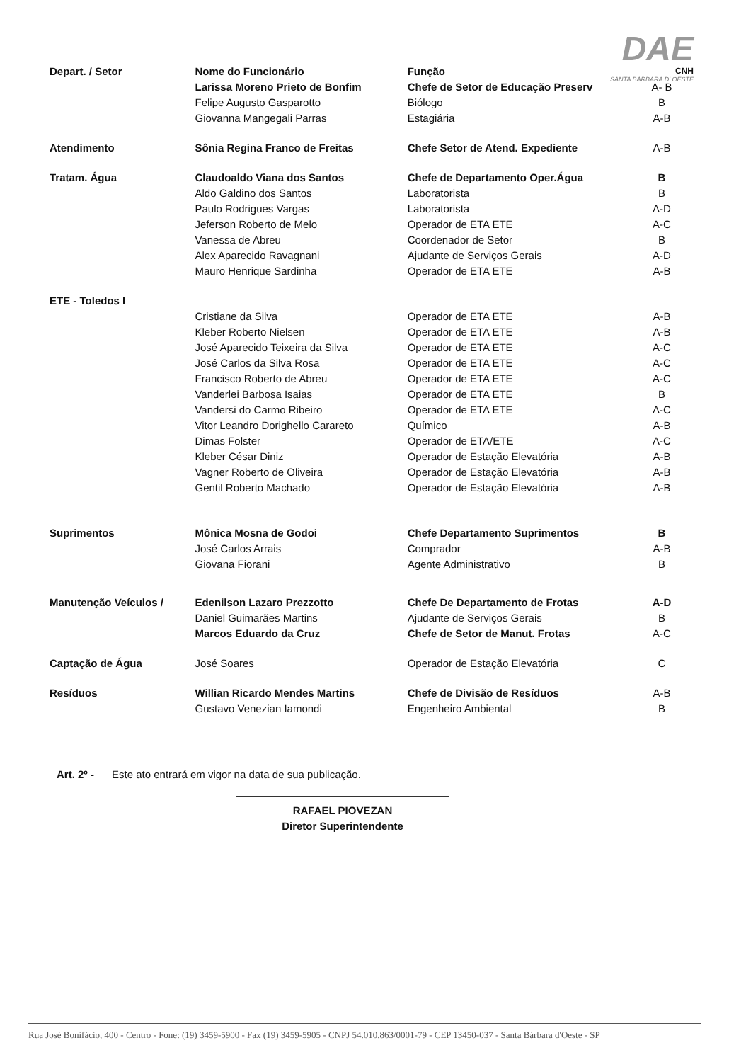DAE
CNH
SANTA BÁRBARA D' OESTE
| Depart. / Setor | Nome do Funcionário | Função | |
| | Larissa Moreno Prieto de Bonfim | Chefe de Setor de Educação Preserv | A- B |
| | Felipe Augusto Gasparotto | Biólogo | B |
| | Giovanna Mangegali Parras | Estagiária | A-B |
| Atendimento | Sônia Regina Franco de Freitas | Chefe Setor de Atend. Expediente | A-B |
| Tratam. Água | Claudoaldo Viana dos Santos | Chefe de Departamento Oper.Água | B |
| | Aldo Galdino dos Santos | Laboratorista | B |
| | Paulo Rodrigues Vargas | Laboratorista | A-D |
| | Jeferson Roberto de Melo | Operador de ETA ETE | A-C |
| | Vanessa de Abreu | Coordenador de Setor | B |
| | Alex Aparecido Ravagnani | Ajudante de Serviços Gerais | A-D |
| | Mauro Henrique Sardinha | Operador de ETA ETE | A-B |
| ETE - Toledos I | | | |
| | Cristiane da Silva | Operador de ETA ETE | A-B |
| | Kleber Roberto Nielsen | Operador de ETA ETE | A-B |
| | José Aparecido Teixeira da Silva | Operador de ETA ETE | A-C |
| | José Carlos da Silva Rosa | Operador de ETA ETE | A-C |
| | Francisco Roberto de Abreu | Operador de ETA ETE | A-C |
| | Vanderlei Barbosa Isaias | Operador de ETA ETE | B |
| | Vandersi do Carmo Ribeiro | Operador de ETA ETE | A-C |
| | Vitor Leandro Dorighello Carareto | Químico | A-B |
| | Dimas Folster | Operador de ETA/ETE | A-C |
| | Kleber César Diniz | Operador de Estação Elevatória | A-B |
| | Vagner Roberto de Oliveira | Operador de Estação Elevatória | A-B |
| | Gentil Roberto Machado | Operador de Estação Elevatória | A-B |
| Suprimentos | Mônica Mosna de Godoi | Chefe Departamento Suprimentos | B |
| | José Carlos Arrais | Comprador | A-B |
| | Giovana Fiorani | Agente Administrativo | B |
| Manutenção Veículos / | Edenilson Lazaro Prezzotto | Chefe De Departamento de Frotas | A-D |
| | Daniel Guimarães Martins | Ajudante de Serviços Gerais | B |
| | Marcos Eduardo da Cruz | Chefe de Setor de Manut. Frotas | A-C |
| Captação de Água | José Soares | Operador de Estação Elevatória | C |
| Resíduos | Willian Ricardo Mendes Martins | Chefe de Divisão de Resíduos | A-B |
| | Gustavo Venezian Iamondi | Engenheiro Ambiental | B |
Art. 2º - Este ato entrará em vigor na data de sua publicação.
RAFAEL PIOVEZAN
Diretor Superintendente
Rua José Bonifácio, 400 - Centro - Fone: (19) 3459-5900 - Fax (19) 3459-5905 - CNPJ 54.010.863/0001-79 - CEP 13450-037 - Santa Bárbara d'Oeste - SP